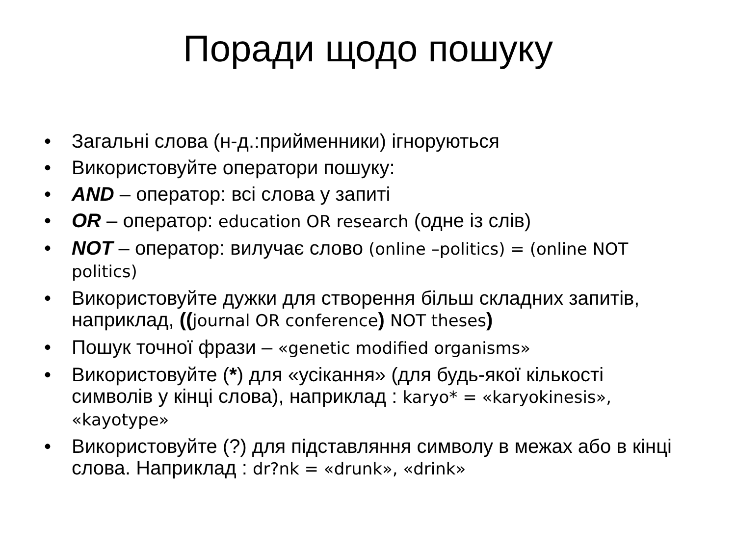Поради щодо пошуку
• Загальні слова (н-д.:прийменники) ігноруються
• Використовуйте оператори пошуку:
• AND – оператор: всі слова у запиті
• OR – оператор: education OR research (одне із слів)
• NOT – оператор: вилучає слово (online –politics) = (online NOT politics)
• Використовуйте дужки для створення більш складних запитів, наприклад, ((journal OR conference) NOT theses)
• Пошук точної фрази – «genetic modified organisms»
• Використовуйте (*) для «усікання» (для будь-якої кількості символів у кінці слова), наприклад : karyo* = «karyokinesis», «kayotype»
• Використовуйте (?) для підставляння символу в межах або в кінці слова. Наприклад : dr?nk = «drunk», «drink»